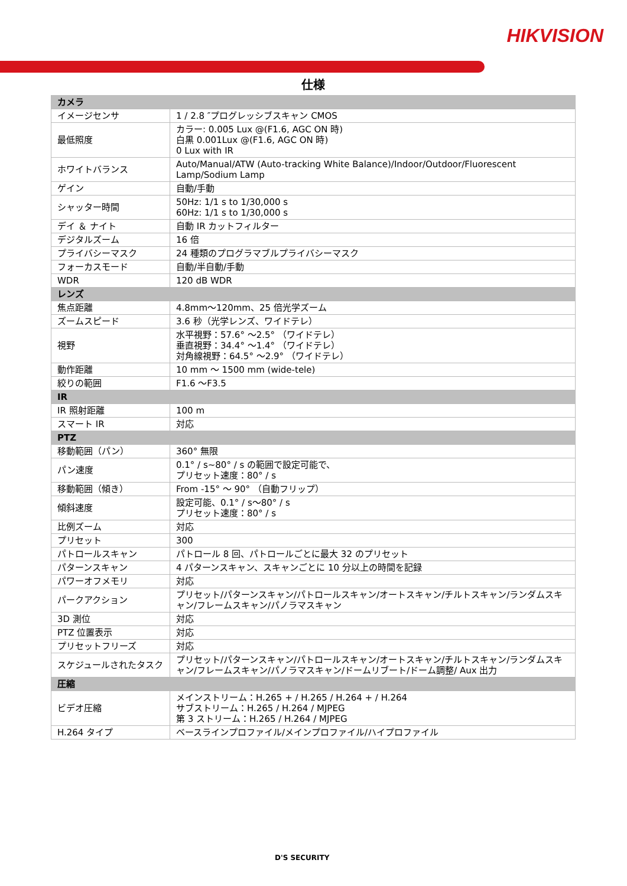HIKVISION
仕様
| カメラ | |
| --- | --- |
| イメージセンサ | 1 / 2.8 ″プログレッシブスキャン CMOS |
| 最低照度 | カラー: 0.005 Lux @(F1.6, AGC ON 時) 白黒 0.001Lux @(F1.6, AGC ON 時) 0 Lux with IR |
| ホワイトバランス | Auto/Manual/ATW (Auto-tracking White Balance)/Indoor/Outdoor/Fluorescent Lamp/Sodium Lamp |
| ゲイン | 自動/手動 |
| シャッター時間 | 50Hz: 1/1 s to 1/30,000 s 60Hz: 1/1 s to 1/30,000 s |
| デイ ＆ ナイト | 自動 IR カットフィルター |
| デジタルズーム | 16 倍 |
| プライバシーマスク | 24 種類のプログラマブルプライバシーマスク |
| フォーカスモード | 自動/半自動/手動 |
| WDR | 120 dB WDR |
| レンズ | |
| 焦点距離 | 4.8mm～120mm、25 倍光学ズーム |
| ズームスピード | 3.6 秒（光学レンズ、ワイドテレ） |
| 視野 | 水平視野：57.6° ～2.5° （ワイドテレ） 垂直視野：34.4° ～1.4° （ワイドテレ） 対角線視野：64.5° ～2.9° （ワイドテレ） |
| 動作距離 | 10 mm ～ 1500 mm (wide-tele) |
| 絞りの範囲 | F1.6 ～F3.5 |
| IR | |
| IR 照射距離 | 100 m |
| スマート IR | 対応 |
| PTZ | |
| 移動範囲（パン） | 360° 無限 |
| パン速度 | 0.1° / s~80° / s の範囲で設定可能で、 プリセット速度：80° / s |
| 移動範囲（傾き） | From -15° ～ 90° （自動フリップ） |
| 傾斜速度 | 設定可能、0.1° / s～80° / s プリセット速度：80° / s |
| 比例ズーム | 対応 |
| プリセット | 300 |
| パトロールスキャン | パトロール 8 回、パトロールごとに最大 32 のプリセット |
| パターンスキャン | 4 パターンスキャン、スキャンごとに 10 分以上の時間を記録 |
| パワーオフメモリ | 対応 |
| パークアクション | プリセット/パターンスキャン/パトロールスキャン/オートスキャン/チルトスキャン/ランダムスキャン/フレームスキャン/パノラマスキャン |
| 3D 測位 | 対応 |
| PTZ 位置表示 | 対応 |
| プリセットフリーズ | 対応 |
| スケジュールされたタスク | プリセット/パターンスキャン/パトロールスキャン/オートスキャン/チルトスキャン/ランダムスキャン/フレームスキャン/パノラマスキャン/ドームリブート/ドーム調整/ Aux 出力 |
| 圧縮 | |
| ビデオ圧縮 | メインストリーム：H.265 + / H.265 / H.264 + / H.264 サブストリーム：H.265 / H.264 / MJPEG 第 3 ストリーム：H.265 / H.264 / MJPEG |
| H.264 タイプ | ベースラインプロファイル/メインプロファイル/ハイプロファイル |
D'S SECURITY